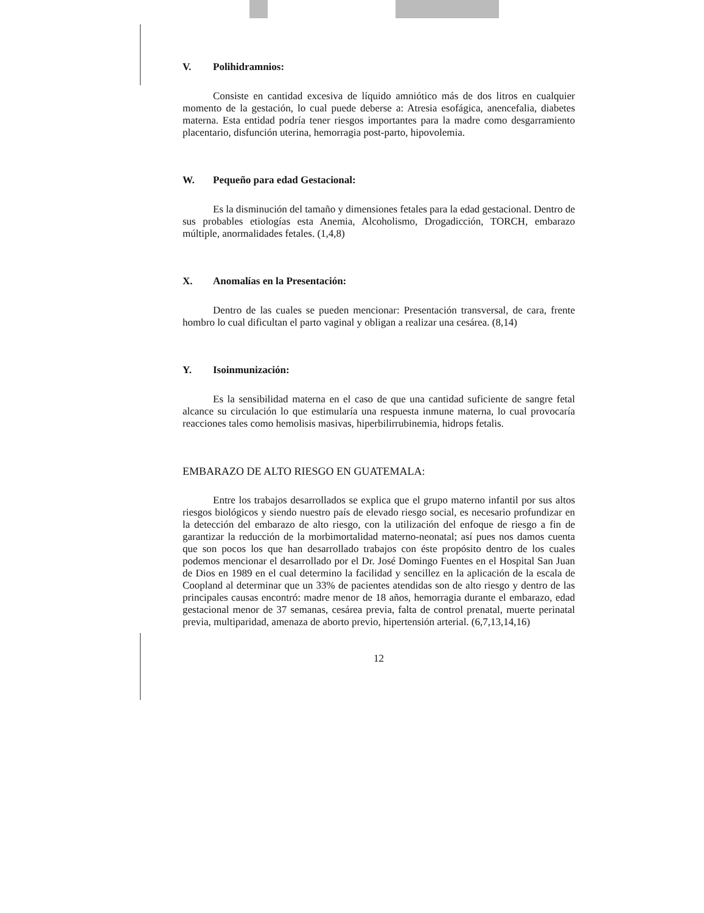V. Polihidramnios:
Consiste en cantidad excesiva de líquido amniótico más de dos litros en cualquier momento de la gestación, lo cual puede deberse a: Atresia esofágica, anencefalia, diabetes materna. Esta entidad podría tener riesgos importantes para la madre como desgarramiento placentario, disfunción uterina, hemorragia post-parto, hipovolemia.
W. Pequeño para edad Gestacional:
Es la disminución del tamaño y dimensiones fetales para la edad gestacional. Dentro de sus probables etiologías esta Anemia, Alcoholismo, Drogadicción, TORCH, embarazo múltiple, anormalidades fetales. (1,4,8)
X. Anomalías en la Presentación:
Dentro de las cuales se pueden mencionar: Presentación transversal, de cara, frente hombro lo cual dificultan el parto vaginal y obligan a realizar una cesárea. (8,14)
Y. Isoinmunización:
Es la sensibilidad materna en el caso de que una cantidad suficiente de sangre fetal alcance su circulación lo que estimularía una respuesta inmune materna, lo cual provocaría reacciones tales como hemolisis masivas, hiperbilirrubinemia, hidrops fetalis.
EMBARAZO DE ALTO RIESGO EN GUATEMALA:
Entre los trabajos desarrollados se explica que el grupo materno infantil por sus altos riesgos biológicos y siendo nuestro país de elevado riesgo social, es necesario profundizar en la detección del embarazo de alto riesgo, con la utilización del enfoque de riesgo a fin de garantizar la reducción de la morbimortalidad materno-neonatal; así pues nos damos cuenta que son pocos los que han desarrollado trabajos con éste propósito dentro de los cuales podemos mencionar el desarrollado por el Dr. José Domingo Fuentes en el Hospital San Juan de Dios en 1989 en el cual determino la facilidad y sencillez en la aplicación de la escala de Coopland al determinar que un 33% de pacientes atendidas son de alto riesgo y dentro de las principales causas encontró: madre menor de 18 años, hemorragia durante el embarazo, edad gestacional menor de 37 semanas, cesárea previa, falta de control prenatal, muerte perinatal previa, multiparidad, amenaza de aborto previo, hipertensión arterial. (6,7,13,14,16)
12